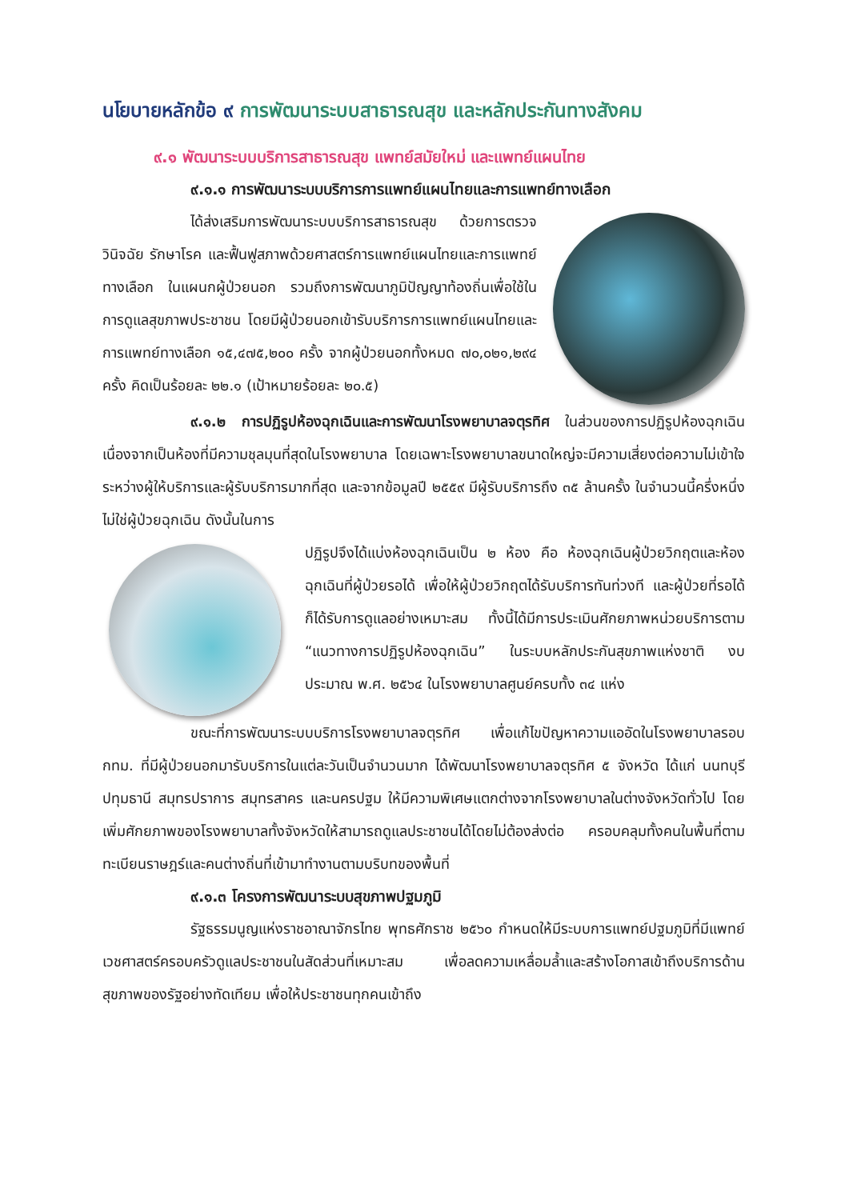นโยบายหลักข้อ ๙ การพัฒนาระบบสาธารณสุข และหลักประกันทางสังคม
๙.๑ พัฒนาระบบบริการสาธารณสุข แพทย์สมัยใหม่ และแพทย์แผนไทย
๙.๑.๑ การพัฒนาระบบบริการการแพทย์แผนไทยและการแพทย์ทางเลือก
ได้ส่งเสริมการพัฒนาระบบบริการสาธารณสุข ด้วยการตรวจ วินิจฉัย รักษาโรค และฟื้นฟูสภาพด้วยศาสตร์การแพทย์แผนไทยและการแพทย์ทางเลือก ในแผนกผู้ป่วยนอก รวมถึงการพัฒนาภูมิปัญญาท้องถิ่นเพื่อใช้ในการดูแลสุขภาพประชาชน โดยมีผู้ป่วยนอกเข้ารับบริการการแพทย์แผนไทยและการแพทย์ทางเลือก ๑๕,๔๗๕,๒๐๐ ครั้ง จากผู้ป่วยนอกทั้งหมด ๗๐,๐๒๑,๒๙๔ ครั้ง คิดเป็นร้อยละ ๒๒.๑ (เป้าหมายร้อยละ ๒๐.๕)
๙.๑.๒ การปฏิรูปห้องฉุกเฉินและการพัฒนาโรงพยาบาลจตุรทิศ ในส่วนของการปฏิรูปห้องฉุกเฉิน เนื่องจากเป็นห้องที่มีความชุลมุนที่สุดในโรงพยาบาล โดยเฉพาะโรงพยาบาลขนาดใหญ่จะมีความเสี่ยงต่อความไม่เข้าใจระหว่างผู้ให้บริการและผู้รับบริการมากที่สุด และจากข้อมูลปี ๒๕๕๙ มีผู้รับบริการถึง ๓๕ ล้านครั้ง ในจำนวนนี้ครึ่งหนึ่งไม่ใช่ผู้ป่วยฉุกเฉิน ดังนั้นในการ
ปฏิรูปจึงได้แบ่งห้องฉุกเฉินเป็น ๒ ห้อง คือ ห้องฉุกเฉินผู้ป่วยวิกฤตและห้องฉุกเฉินที่ผู้ป่วยรอได้ เพื่อให้ผู้ป่วยวิกฤตได้รับบริการทันท่วงที และผู้ป่วยที่รอได้ก็ได้รับการดูแลอย่างเหมาะสม ทั้งนี้ได้มีการประเมินศักยภาพหน่วยบริการตาม “แนวทางการปฏิรูปห้องฉุกเฉิน” ในระบบหลักประกันสุขภาพแห่งชาติ งบประมาณ พ.ศ. ๒๕๖๔ ในโรงพยาบาลศูนย์ครบทั้ง ๓๔ แห่ง
ขณะที่การพัฒนาระบบบริการโรงพยาบาลจตุรทิศ เพื่อแก้ไขปัญหาความแออัดในโรงพยาบาลรอบ กทม. ที่มีผู้ป่วยนอกมารับบริการในแต่ละวันเป็นจำนวนมาก ได้พัฒนาโรงพยาบาลจตุรทิศ ๕ จังหวัด ได้แก่ นนทบุรี ปทุมธานี สมุทรปราการ สมุทรสาคร และนครปฐม ให้มีความพิเศษแตกต่างจากโรงพยาบาลในต่างจังหวัดทั่วไป โดยเพิ่มศักยภาพของโรงพยาบาลทั้งจังหวัดให้สามารถดูแลประชาชนได้โดยไม่ต้องส่งต่อ ครอบคลุมทั้งคนในพื้นที่ตามทะเบียนราษฎร์และคนต่างถิ่นที่เข้ามาทำงานตามบริบทของพื้นที่
๙.๑.๓ โครงการพัฒนาระบบสุขภาพปฐมภูมิ
รัฐธรรมนูญแห่งราชอาณาจักรไทย พุทธศักราช ๒๕๖๐ กำหนดให้มีระบบการแพทย์ปฐมภูมิที่มีแพทย์เวชศาสตร์ครอบครัวดูแลประชาชนในสัดส่วนที่เหมาะสม เพื่อลดความเหลื่อมล้ำและสร้างโอกาสเข้าถึงบริการด้านสุขภาพของรัฐอย่างทัดเทียม เพื่อให้ประชาชนทุกคนเข้าถึง